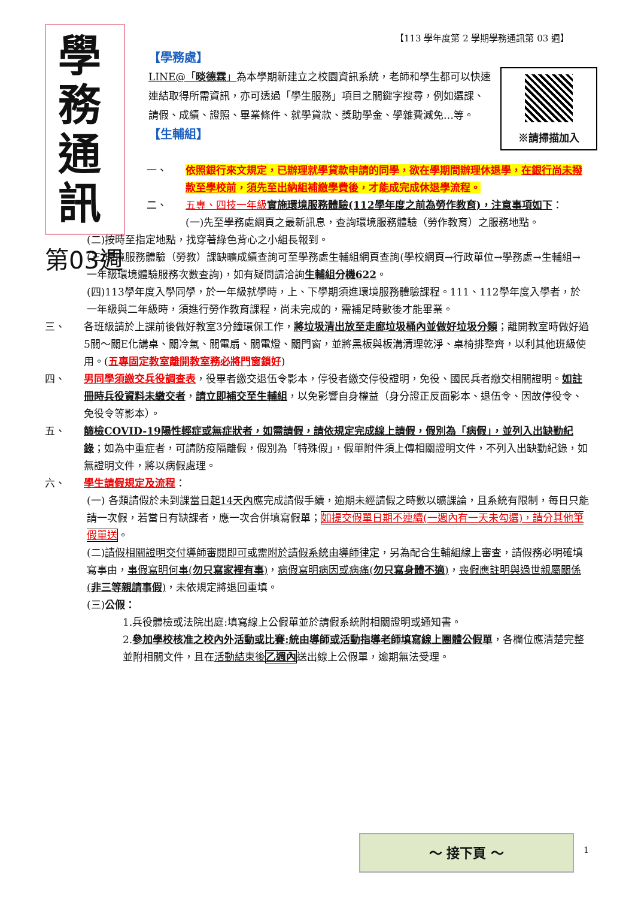【113 學年度第 2 學期學務通訊第 03 週】
學務通訊
第03週
【學務處】
※請掃描加入
LINE@「晱德霖」為本學期新建立之校園資訊系統，老師和學生都可以快速連結取得所需資訊，亦可透過「學生服務」項目之關鍵字搜尋，例如選課、請假、成績、證照、畢業條件、就學貸款、獎助學金、學雜費減免…等。
【生輔組】
一、 依照銀行來文規定，已辦理就學貸款申請的同學，欲在學期間辦理休退學，在銀行尚未撥款至學校前，須先至出納組補繳學費後，才能成完成休退學流程。
二、 五專、四技一年級 實施環境服務體驗(112學年度之前為勞作教育)，注意事項如下：
(一)先至學務處網頁之最新訊息，查詢環境服務體驗（勞作教育）之服務地點。
(二)按時至指定地點，找穿著綠色背心之小組長報到。
(三)環境服務體驗（勞教）課缺曠成績查詢可至學務處生輔組網頁查詢(學校網頁→行政單位→學務處→生輔組→一年級環境體驗服務次數查詢)，如有疑問請洽詢生輔組分機622。
(四)113學年度入學同學，於一年級就學時，上、下學期須進環境服務體驗課程。111、112學年度入學者，於一年級與二年級時，須進行勞作教育課程，尚未完成的，需補足時數後才能畢業。
三、 各班級請於上課前後做好教室3分鐘環保工作，將垃圾清出放至走廊垃圾桶內並做好垃圾分類；離開教室時做好過5關～關E化講桌、關冷氣、關電扇、關電燈、關門窗，並將黑板與板溝清理乾淨、桌椅排整齊，以利其他班級使用。(五專固定教室離開教室務必將門窗鎖好)
四、 男同學須繳交兵役調查表，役畢者繳交退伍令影本，停役者繳交停役證明，免役、國民兵者繳交相關證明。如註冊時兵役資料未繳交者，請立即補交至生輔組，以免影響自身權益（身分證正反面影本、退伍令、因故停役令、免役令等影本）。
五、 篩檢COVID-19陽性輕症或無症狀者，如需請假，請依規定完成線上請假，假別為「病假」，並列入出缺勤紀錄；如為中重症者，可請防疫隔離假，假別為「特殊假」，假單附件須上傳相關證明文件，不列入出缺勤紀錄，如無證明文件，將以病假處理。
六、 學生請假規定及流程：
(一) 各類請假於未到課當日起14天內應完成請假手續，逾期未經請假之時數以曠課論，且系統有限制，每日只能請一次假，若當日有缺課者，應一次合併填寫假單；如提交假單日期不連續(一週內有一天未勾選)，請分其他筆假單送。
(二)請假相關證明交付導師審閱即可或需附於請假系統由導師律定，另為配合生輔組線上審查，請假務必明確填寫事由，事假寫明何事(勿只寫家裡有事)，病假寫明病因或病痛(勿只寫身體不適)，喪假應註明與過世親屬關係(非三等親請事假)，未依規定將退回重填。
(三)公假：
1.兵役體檢或法院出庭:填寫線上公假單並於請假系統附相關證明或通知書。
2.參加學校核准之校內外活動或比賽:統由導師或活動指導老師填寫線上團體公假單，各欄位應清楚完整並附相關文件，且在活動結束後乙週內送出線上公假單，逾期無法受理。
～ 接下頁 ～
1